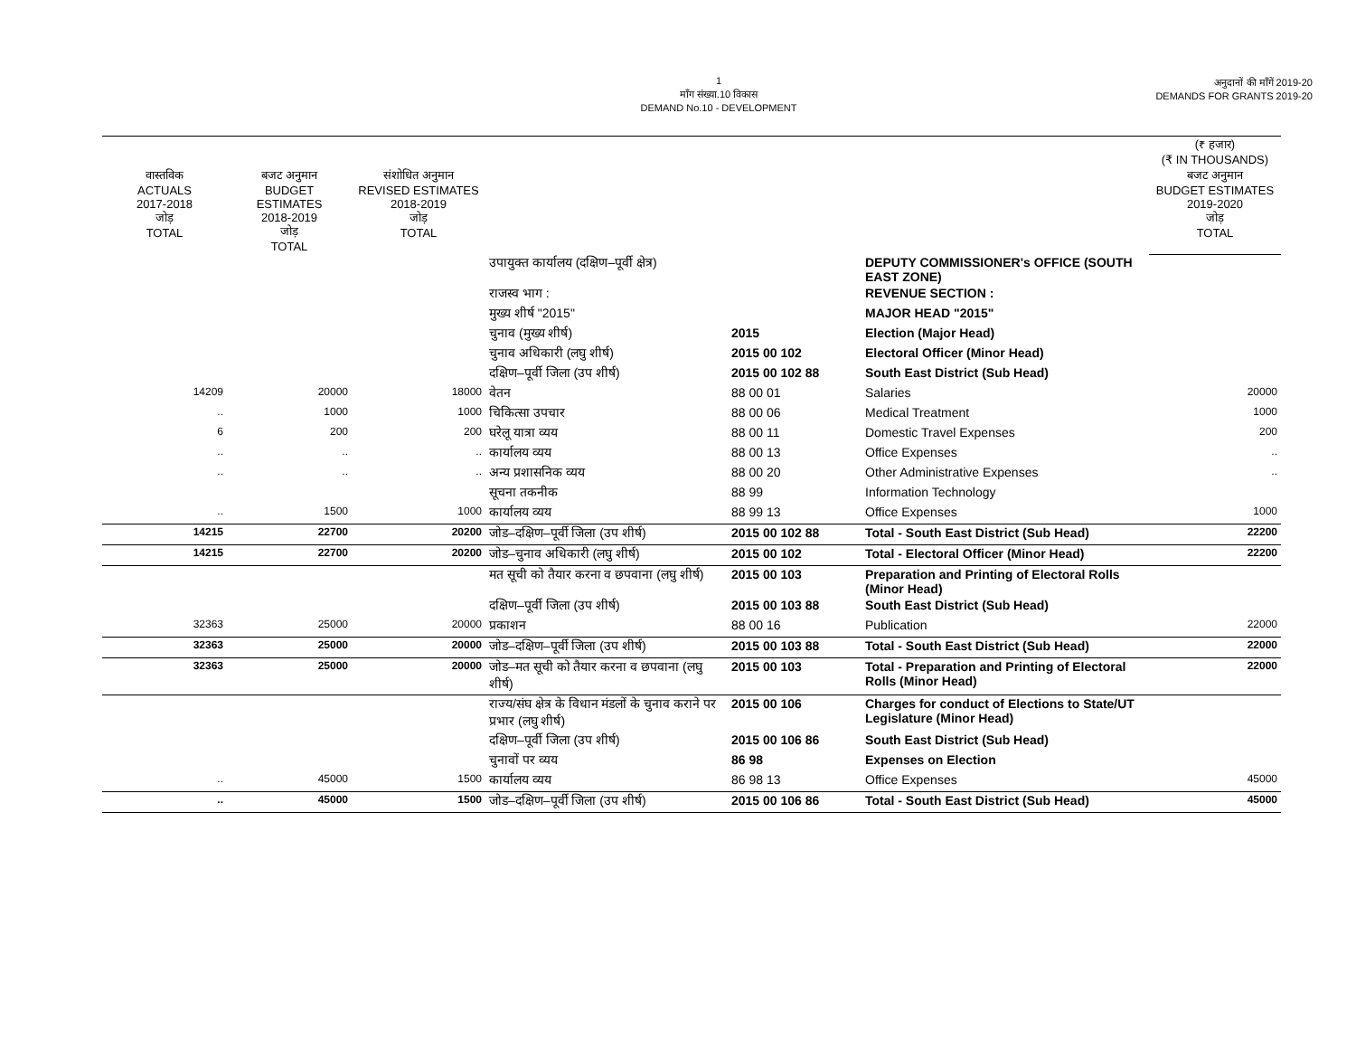1
माँग संख्या.10 विकास
DEMAND No.10 - DEVELOPMENT
अनुदानों की माँगें 2019-20
DEMANDS FOR GRANTS 2019-20
| | | | | | | (₹ हजार) (₹ IN THOUSANDS) |
| --- | --- | --- | --- | --- | --- | --- |
| वास्तविक ACTUALS 2017-2018 जोड़ TOTAL | बजट अनुमान BUDGET ESTIMATES 2018-2019 जोड़ TOTAL | संशोधित अनुमान REVISED ESTIMATES 2018-2019 जोड़ TOTAL | | | | बजट अनुमान BUDGET ESTIMATES 2019-2020 जोड़ TOTAL |
| | | | उपायुक्त कार्यालय (दक्षिण–पूर्वी क्षेत्र) | | DEPUTY COMMISSIONER's OFFICE (SOUTH EAST ZONE) | |
| | | | राजस्व भाग : | | REVENUE SECTION : | |
| | | | मुख्य शीर्ष "2015" | | MAJOR HEAD "2015" | |
| | | | चुनाव (मुख्य शीर्ष) | 2015 | Election (Major Head) | |
| | | | चुनाव अधिकारी (लघु शीर्ष) | 2015 00 102 | Electoral Officer (Minor Head) | |
| | | | दक्षिण–पूर्वी जिला (उप शीर्ष) | 2015 00 102 88 | South East District (Sub Head) | |
| 14209 | 20000 | 18000 | वेतन | 88 00 01 | Salaries | 20000 |
| .. | 1000 | 1000 | चिकित्सा उपचार | 88 00 06 | Medical Treatment | 1000 |
| 6 | 200 | 200 | घरेलू यात्रा व्यय | 88 00 11 | Domestic Travel Expenses | 200 |
| .. | .. | .. | कार्यालय व्यय | 88 00 13 | Office Expenses | .. |
| .. | .. | .. | अन्य प्रशासनिक व्यय | 88 00 20 | Other Administrative Expenses | .. |
| | | | सूचना तकनीक | 88 99 | Information Technology | |
| .. | 1500 | 1000 | कार्यालय व्यय | 88 99 13 | Office Expenses | 1000 |
| 14215 | 22700 | 20200 | जोड–दक्षिण–पूर्वी जिला (उप शीर्ष) | 2015 00 102 88 | Total - South East District (Sub Head) | 22200 |
| 14215 | 22700 | 20200 | जोड–चुनाव अधिकारी (लघु शीर्ष) | 2015 00 102 | Total - Electoral Officer (Minor Head) | 22200 |
| | | | मत सूची को तैयार करना व छपवाना (लघु शीर्ष) | 2015 00 103 | Preparation and Printing of Electoral Rolls (Minor Head) | |
| | | | दक्षिण–पूर्वी जिला (उप शीर्ष) | 2015 00 103 88 | South East District (Sub Head) | |
| 32363 | 25000 | 20000 | प्रकाशन | 88 00 16 | Publication | 22000 |
| 32363 | 25000 | 20000 | जोड–दक्षिण–पूर्वी जिला (उप शीर्ष) | 2015 00 103 88 | Total - South East District (Sub Head) | 22000 |
| 32363 | 25000 | 20000 | जोड–मत सूची को तैयार करना व छपवाना (लघु शीर्ष) | 2015 00 103 | Total - Preparation and Printing of Electoral Rolls (Minor Head) | 22000 |
| | | | राज्य/संघ क्षेत्र के विधान मंडलों के चुनाव कराने पर प्रभार (लघु शीर्ष) | 2015 00 106 | Charges for conduct of Elections to State/UT Legislature (Minor Head) | |
| | | | दक्षिण–पूर्वी जिला (उप शीर्ष) | 2015 00 106 86 | South East District (Sub Head) | |
| | | | चुनावों पर व्यय | 86 98 | Expenses on Election | |
| .. | 45000 | 1500 | कार्यालय व्यय | 86 98 13 | Office Expenses | 45000 |
| .. | 45000 | 1500 | जोड–दक्षिण–पूर्वी जिला (उप शीर्ष) | 2015 00 106 86 | Total - South East District (Sub Head) | 45000 |